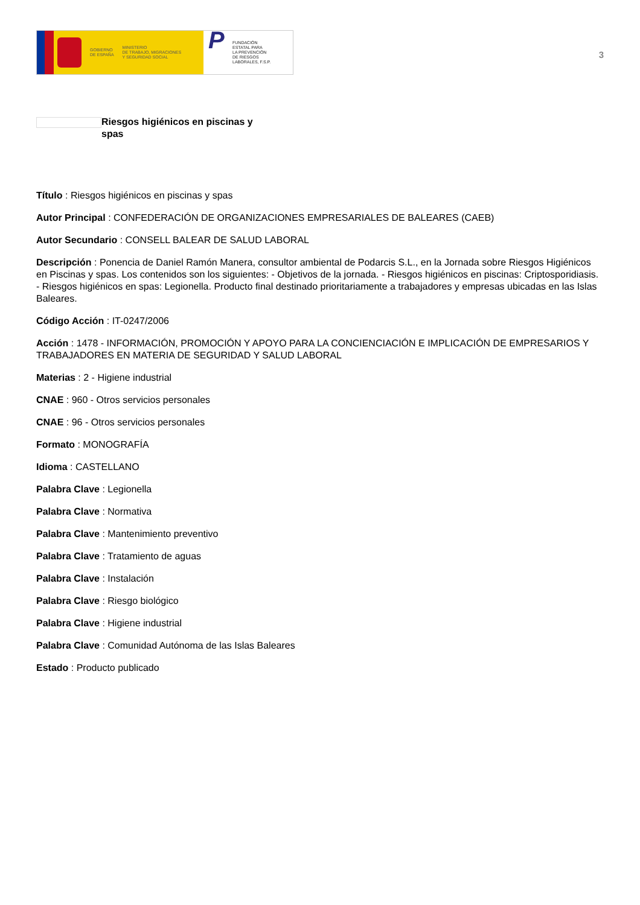GOBIERNO
DE ESPAÑA
MINISTERIO
DE TRABAJO, MIGRACIONES
Y SEGURIDAD SOCIAL
P
FUNDACIÓN
ESTATAL PARA
LA PREVENCIÓN
DE RIESGOS
LABORALES, F.S.P.
3
Riesgos higiénicos en piscinas y spas
Título : Riesgos higiénicos en piscinas y spas
Autor Principal : CONFEDERACIÓN DE ORGANIZACIONES EMPRESARIALES DE BALEARES (CAEB)
Autor Secundario : CONSELL BALEAR DE SALUD LABORAL
Descripción : Ponencia de Daniel Ramón Manera, consultor ambiental de Podarcis S.L., en la Jornada sobre Riesgos Higiénicos en Piscinas y spas. Los contenidos son los siguientes: - Objetivos de la jornada. - Riesgos higiénicos en piscinas: Criptosporidiasis. - Riesgos higiénicos en spas: Legionella. Producto final destinado prioritariamente a trabajadores y empresas ubicadas en las Islas Baleares.
Código Acción : IT-0247/2006
Acción : 1478 - INFORMACIÓN, PROMOCIÓN Y APOYO PARA LA CONCIENCIACIÓN E IMPLICACIÓN DE EMPRESARIOS Y TRABAJADORES EN MATERIA DE SEGURIDAD Y SALUD LABORAL
Materias : 2 - Higiene industrial
CNAE : 960 - Otros servicios personales
CNAE : 96 - Otros servicios personales
Formato : MONOGRAFÍA
Idioma : CASTELLANO
Palabra Clave : Legionella
Palabra Clave : Normativa
Palabra Clave : Mantenimiento preventivo
Palabra Clave : Tratamiento de aguas
Palabra Clave : Instalación
Palabra Clave : Riesgo biológico
Palabra Clave : Higiene industrial
Palabra Clave : Comunidad Autónoma de las Islas Baleares
Estado : Producto publicado